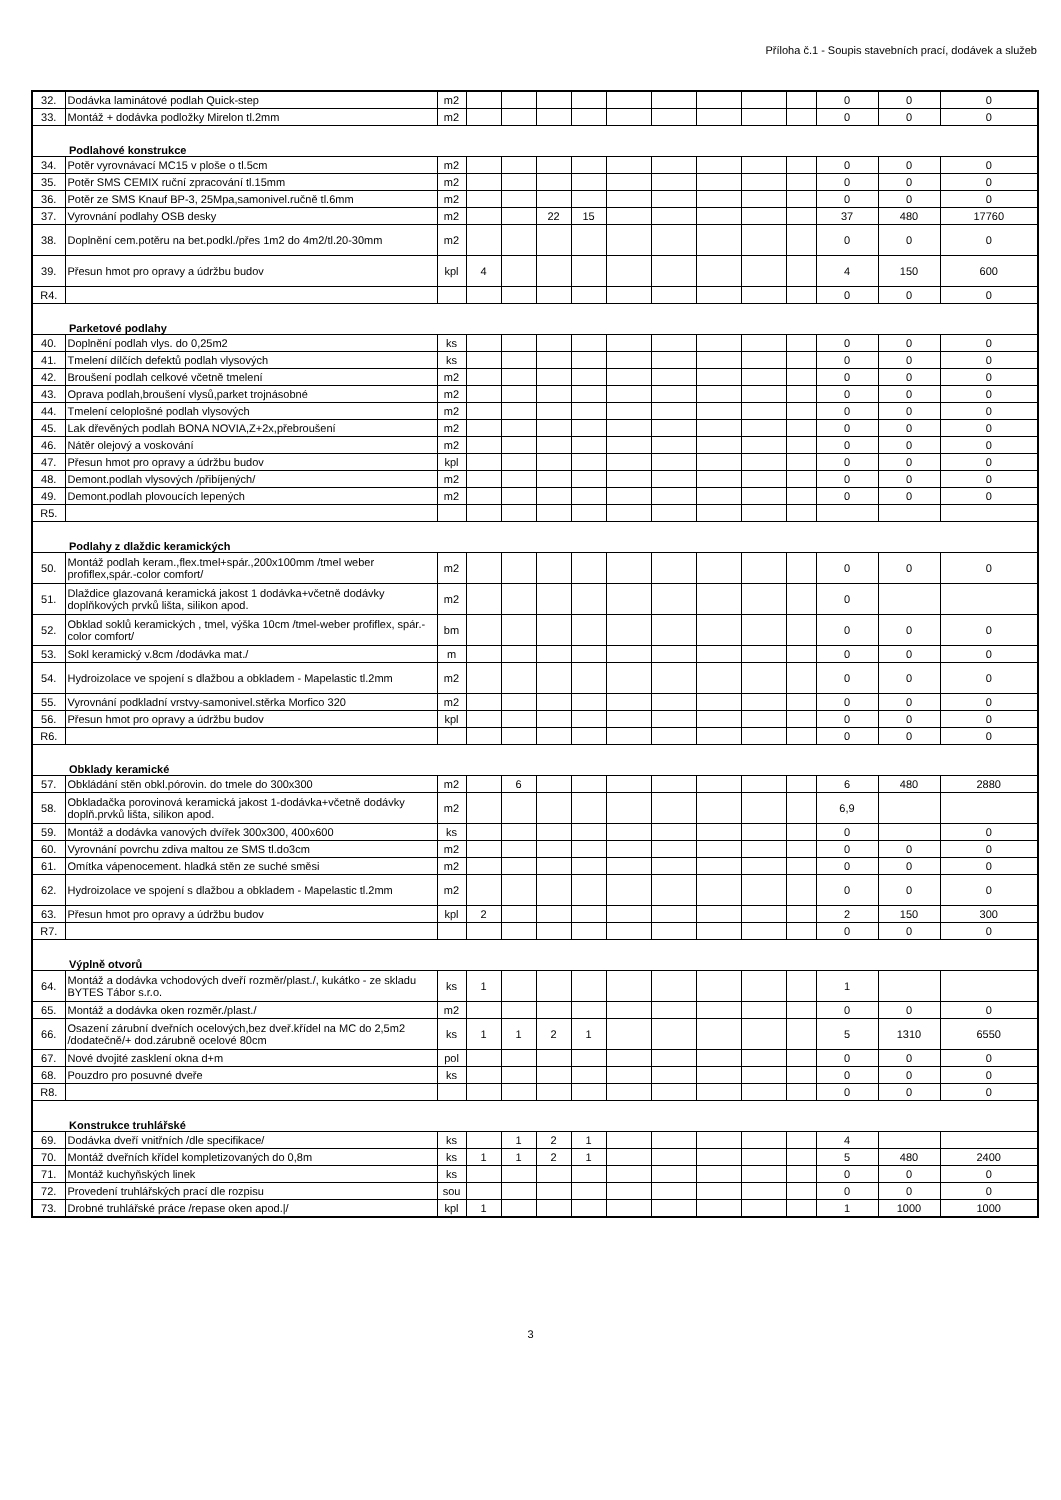Příloha č.1 - Soupis stavebních prací, dodávek a služeb
| 32. | Dodávka laminátové podlah Quick-step | m2 | | | | | | | | | | 0 | 0 | 0 |
| 33. | Montáž + dodávka podložky Mirelon tl.2mm | m2 | | | | | | | | | | 0 | 0 | 0 |
| Podlahové konstrukce | | | | | | | | | | | | | | |
| 34. | Potěr vyrovnávací MC15 v ploše o tl.5cm | m2 | | | | | | | | | | 0 | 0 | 0 |
| 35. | Potěr SMS CEMIX ruční zpracování tl.15mm | m2 | | | | | | | | | | 0 | 0 | 0 |
| 36. | Potěr ze SMS Knauf BP-3, 25Mpa,samonivel.ručně tl.6mm | m2 | | | | | | | | | | 0 | 0 | 0 |
| 37. | Vyrovnání podlahy OSB desky | m2 | | | 22 | 15 | | | | | | 37 | 480 | 17760 |
| 38. | Doplnění cem.potěru na bet.podkl./přes 1m2 do 4m2/tl.20-30mm | m2 | | | | | | | | | | 0 | 0 | 0 |
| 39. | Přesun hmot pro opravy a údržbu budov | kpl | 4 | | | | | | | | | 4 | 150 | 600 |
| R4. | | | | | | | | | | | | 0 | 0 | 0 |
| Parketové podlahy | | | | | | | | | | | | | | |
| 40. | Doplnění podlah vlys. do 0,25m2 | ks | | | | | | | | | | 0 | 0 | 0 |
| 41. | Tmelení dílčích defektů podlah vlysových | ks | | | | | | | | | | 0 | 0 | 0 |
| 42. | Broušení podlah celkové včetně tmelení | m2 | | | | | | | | | | 0 | 0 | 0 |
| 43. | Oprava podlah,broušení vlysů,parket trojnásobné | m2 | | | | | | | | | | 0 | 0 | 0 |
| 44. | Tmelení celoplošné podlah vlysových | m2 | | | | | | | | | | 0 | 0 | 0 |
| 45. | Lak dřevěných podlah BONA NOVIA,Z+2x,přebroušení | m2 | | | | | | | | | | 0 | 0 | 0 |
| 46. | Nátěr olejový a voskování | m2 | | | | | | | | | | 0 | 0 | 0 |
| 47. | Přesun hmot pro opravy a údržbu budov | kpl | | | | | | | | | | 0 | 0 | 0 |
| 48. | Demont.podlah vlysových /přibíjených/ | m2 | | | | | | | | | | 0 | 0 | 0 |
| 49. | Demont.podlah plovoucích lepených | m2 | | | | | | | | | | 0 | 0 | 0 |
| R5. | | | | | | | | | | | | | | |
| Podlahy z dlaždic keramických | | | | | | | | | | | | | | |
| 50. | Montáž podlah keram.,flex.tmel+spár.,200x100mm /tmel weber profiflex,spár.-color comfort/ | m2 | | | | | | | | | | 0 | 0 | 0 |
| 51. | Dlaždice glazovaná keramická jakost 1 dodávka+včetně dodávky doplňkových prvků lišta, silikon apod. | m2 | | | | | | | | | | 0 | | |
| 52. | Obklad soklů keramických , tmel, výška 10cm /tmel-weber profiflex, spár.-color comfort/ | bm | | | | | | | | | | 0 | 0 | 0 |
| 53. | Sokl keramický v.8cm /dodávka mat./ | m | | | | | | | | | | 0 | 0 | 0 |
| 54. | Hydroizolace ve spojení s dlažbou a obkladem - Mapelastic tl.2mm | m2 | | | | | | | | | | 0 | 0 | 0 |
| 55. | Vyrovnání podkladní vrstvy-samonivel.stěrka Morfico 320 | m2 | | | | | | | | | | 0 | 0 | 0 |
| 56. | Přesun hmot pro opravy a údržbu budov | kpl | | | | | | | | | | 0 | 0 | 0 |
| R6. | | | | | | | | | | | | 0 | 0 | 0 |
| Obklady keramické | | | | | | | | | | | | | | |
| 57. | Obkládání stěn obkl.pórovin. do tmele do 300x300 | m2 | | 6 | | | | | | | | 6 | 480 | 2880 |
| 58. | Obkladačka porovinová keramická jakost 1-dodávka+včetně dodávky doplň.prvků lišta, silikon apod. | m2 | | | | | | | | | | 6,9 | | |
| 59. | Montáž a dodávka vanových dvířek 300x300, 400x600 | ks | | | | | | | | | | 0 | | 0 |
| 60. | Vyrovnání povrchu zdiva maltou ze SMS tl.do3cm | m2 | | | | | | | | | | 0 | 0 | 0 |
| 61. | Omítka vápenocement. hladká stěn ze suché směsi | m2 | | | | | | | | | | 0 | 0 | 0 |
| 62. | Hydroizolace ve spojení s dlažbou a obkladem - Mapelastic tl.2mm | m2 | | | | | | | | | | 0 | 0 | 0 |
| 63. | Přesun hmot pro opravy a údržbu budov | kpl | 2 | | | | | | | | | 2 | 150 | 300 |
| R7. | | | | | | | | | | | | 0 | 0 | 0 |
| Výplně otvorů | | | | | | | | | | | | | | |
| 64. | Montáž a dodávka vchodových dveří rozměr/plast./, kukátko - ze skladu BYTES Tábor s.r.o. | ks | 1 | | | | | | | | | 1 | | |
| 65. | Montáž a dodávka oken rozměr./plast./ | m2 | | | | | | | | | | 0 | 0 | 0 |
| 66. | Osazení zárubní dveřních ocelových,bez dveř.křídel na MC do 2,5m2 /dodatečně/+ dod.zárubně ocelové 80cm | ks | 1 | 1 | 2 | 1 | | | | | | 5 | 1310 | 6550 |
| 67. | Nové dvojité zasklení okna d+m | pol | | | | | | | | | | 0 | 0 | 0 |
| 68. | Pouzdro pro posuvné dveře | ks | | | | | | | | | | 0 | 0 | 0 |
| R8. | | | | | | | | | | | | 0 | 0 | 0 |
| Konstrukce truhlářské | | | | | | | | | | | | | | |
| 69. | Dodávka dveří vnitřních /dle specifikace/ | ks | | 1 | 2 | 1 | | | | | | 4 | | |
| 70. | Montáž dveřních křídel kompletizovaných do 0,8m | ks | 1 | 1 | 2 | 1 | | | | | | 5 | 480 | 2400 |
| 71. | Montáž kuchyňských linek | ks | | | | | | | | | | 0 | 0 | 0 |
| 72. | Provedení truhlářských prací dle rozpisu | sou | | | | | | | | | | 0 | 0 | 0 |
| 73. | Drobné truhlářské práce /repase oken apod.// | kpl | 1 | | | | | | | | | 1 | 1000 | 1000 |
3